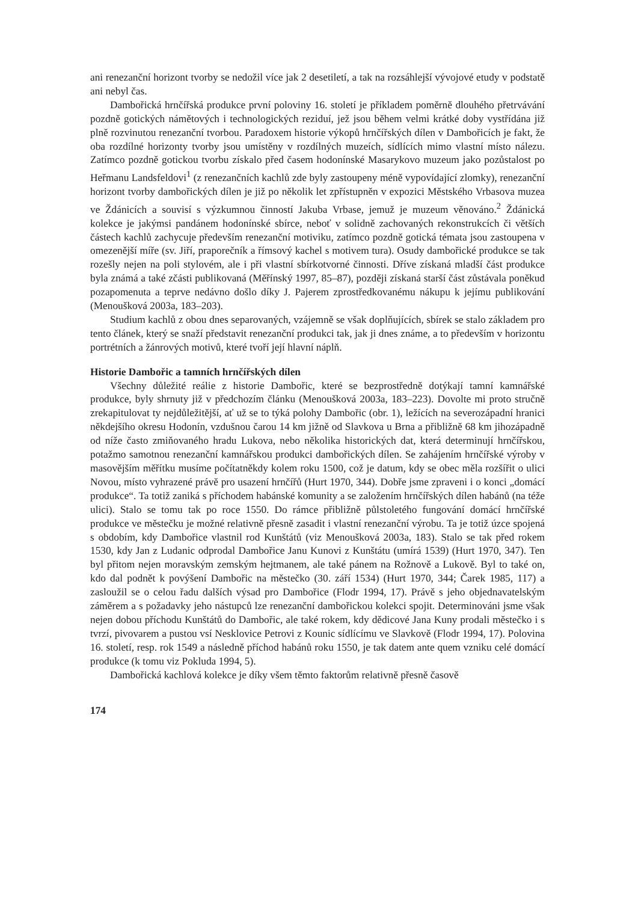ani renezanční horizont tvorby se nedožil více jak 2 desetiletí, a tak na rozsáhlejší vývojové etudy v podstatě ani nebyl čas.
Dambořická hrnčířská produkce první poloviny 16. století je příkladem poměrně dlouhého přetrvávání pozdně gotických námětových i technologických reziduí, jež jsou během velmi krátké doby vystřídána již plně rozvinutou renezanční tvorbou. Paradoxem historie výkopů hrnčířských dílen v Dambořicích je fakt, že oba rozdílné horizonty tvorby jsou umístěny v rozdílných muzeích, sídlících mimo vlastní místo nálezu. Zatímco pozdně gotickou tvorbu získalo před časem hodonínské Masarykovo muzeum jako pozůstalost po Heřmanu Landsfeldovi<sup>1</sup> (z renezančních kachlů zde byly zastoupeny méně vypovídající zlomky), renezanční horizont tvorby dambořických dílen je již po několik let zpřístupněn v expozici Městského Vrbasova muzea ve Ždánicích a souvisí s výzkumnou činností Jakuba Vrbase, jemuž je muzeum věnováno.<sup>2</sup> Ždánická kolekce je jakýmsi pandánem hodonínské sbírce, neboť v solidně zachovaných rekonstrukcích či větších částech kachlů zachycuje především renezanční motiviku, zatímco pozdně gotická témata jsou zastoupena v omezenější míře (sv. Jiří, praporečník a římsový kachel s motivem tura). Osudy dambořické produkce se tak rozešly nejen na poli stylovém, ale i při vlastní sbírkotvorné činnosti. Dříve získaná mladší část produkce byla známá a také zčásti publikovaná (Měřínský 1997, 85–87), později získaná starší část zůstávala poněkud pozapomenuta a teprve nedávno došlo díky J. Pajerem zprostředkovanému nákupu k jejímu publikování (Menoušková 2003a, 183–203).
Studium kachlů z obou dnes separovaných, vzájemně se však doplňujících, sbírek se stalo základem pro tento článek, který se snaží představit renezanční produkci tak, jak ji dnes známe, a to především v horizontu portrétních a žánrových motivů, které tvoří její hlavní náplň.
Historie Dambořic a tamních hrnčířských dílen
Všechny důležité reálie z historie Dambořic, které se bezprostředně dotýkají tamní kamnářské produkce, byly shrnuty již v předchozím článku (Menoušková 2003a, 183–223). Dovolte mi proto stručně zrekapitulovat ty nejdůležitější, ať už se to týká polohy Dambořic (obr. 1), ležících na severozápadní hranici někdejšího okresu Hodonín, vzdušnou čarou 14 km jižně od Slavkova u Brna a přibližně 68 km jihozápadně od níže často zmiňovaného hradu Lukova, nebo několika historických dat, která determinují hrnčířskou, potažmo samotnou renezanční kamnářskou produkci dambořických dílen. Se zahájením hrnčířské výroby v masovějším měřítku musíme počítatněkdy kolem roku 1500, což je datum, kdy se obec měla rozšířit o ulici Novou, místo vyhrazené právě pro usazení hrnčířů (Hurt 1970, 344). Dobře jsme zpraveni i o konci „domácí produkce“. Ta totiž zaniká s příchodem habánské komunity a se založením hrnčířských dílen habánů (na téže ulici). Stalo se tomu tak po roce 1550. Do rámce přibližně půlstoletého fungování domácí hrnčířské produkce ve městečku je možné relativně přesně zasadit i vlastní renezanční výrobu. Ta je totiž úzce spojená s obdobím, kdy Dambořice vlastnil rod Kunštátů (viz Menoušková 2003a, 183). Stalo se tak před rokem 1530, kdy Jan z Ludanic odprodal Dambořice Janu Kunovi z Kunštátu (umírá 1539) (Hurt 1970, 347). Ten byl přitom nejen moravským zemským hejtmanem, ale také pánem na Rožnově a Lukově. Byl to také on, kdo dal podnět k povýšení Dambořic na městečko (30. září 1534) (Hurt 1970, 344; Čarek 1985, 117) a zasloužil se o celou řadu dalších výsad pro Dambořice (Flodr 1994, 17). Právě s jeho objednavatelským záměrem a s požadavky jeho nástupců lze renezanční dambořickou kolekci spojit. Determinováni jsme však nejen dobou příchodu Kunštátů do Dambořic, ale také rokem, kdy dědicové Jana Kuny prodali městečko i s tvrzí, pivovarem a pustou vsí Nesklovice Petrovi z Kounic sídlícímu ve Slavkově (Flodr 1994, 17). Polovina 16. století, resp. rok 1549 a následně příchod habánů roku 1550, je tak datem ante quem vzniku celé domácí produkce (k tomu viz Pokluda 1994, 5).
Dambořická kachlová kolekce je díky všem těmto faktorům relativně přesně časově
174